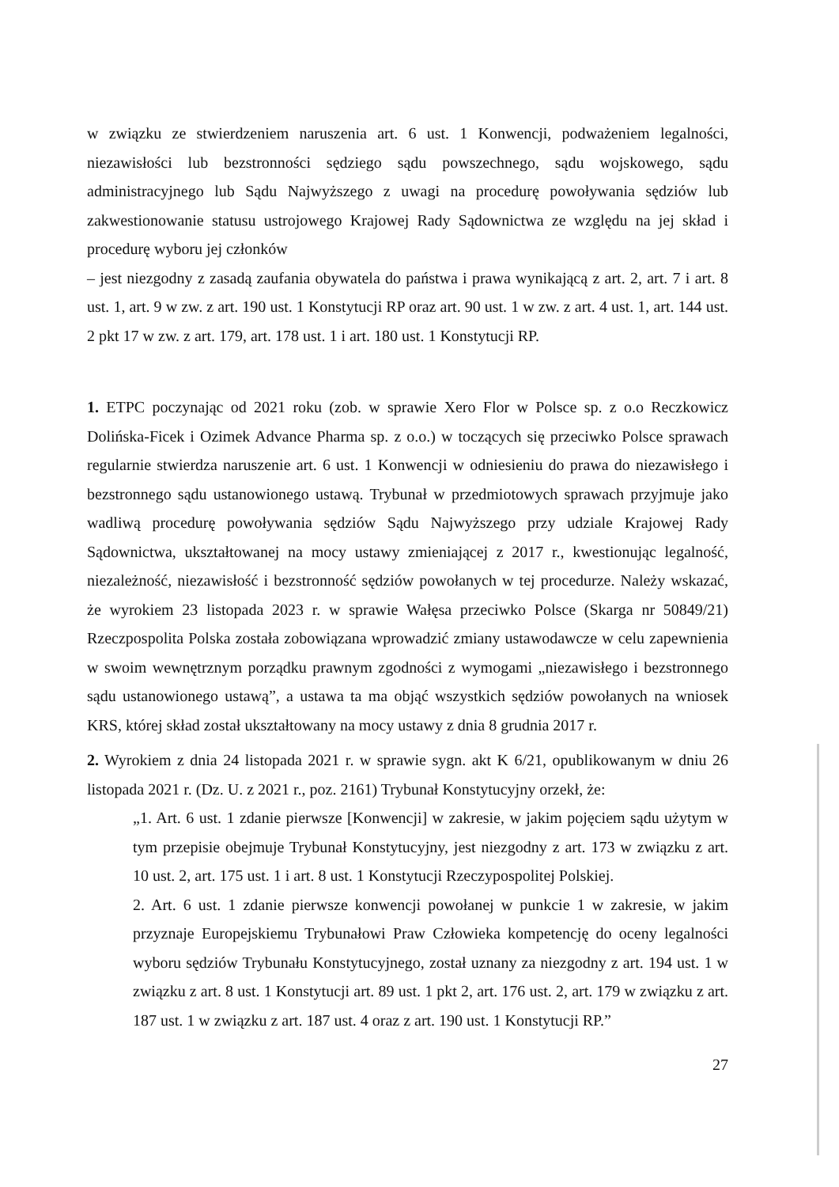w związku ze stwierdzeniem naruszenia art. 6 ust. 1 Konwencji, podważeniem legalności, niezawisłości lub bezstronności sędziego sądu powszechnego, sądu wojskowego, sądu administracyjnego lub Sądu Najwyższego z uwagi na procedurę powoływania sędziów lub zakwestionowanie statusu ustrojowego Krajowej Rady Sądownictwa ze względu na jej skład i procedurę wyboru jej członków
– jest niezgodny z zasadą zaufania obywatela do państwa i prawa wynikającą z art. 2, art. 7 i art. 8 ust. 1, art. 9 w zw. z art. 190 ust. 1 Konstytucji RP oraz art. 90 ust. 1 w zw. z art. 4 ust. 1, art. 144 ust. 2 pkt 17 w zw. z art. 179, art. 178 ust. 1 i art. 180 ust. 1 Konstytucji RP.
1. ETPC poczynając od 2021 roku (zob. w sprawie Xero Flor w Polsce sp. z o.o Reczkowicz Dolińska-Ficek i Ozimek Advance Pharma sp. z o.o.) w toczących się przeciwko Polsce sprawach regularnie stwierdza naruszenie art. 6 ust. 1 Konwencji w odniesieniu do prawa do niezawisłego i bezstronnego sądu ustanowionego ustawą. Trybunał w przedmiotowych sprawach przyjmuje jako wadliwą procedurę powoływania sędziów Sądu Najwyższego przy udziale Krajowej Rady Sądownictwa, ukształtowanej na mocy ustawy zmieniającej z 2017 r., kwestionując legalność, niezależność, niezawisłość i bezstronność sędziów powołanych w tej procedurze. Należy wskazać, że wyrokiem 23 listopada 2023 r. w sprawie Wałęsa przeciwko Polsce (Skarga nr 50849/21) Rzeczpospolita Polska została zobowiązana wprowadzić zmiany ustawodawcze w celu zapewnienia w swoim wewnętrznym porządku prawnym zgodności z wymogami „niezawisłego i bezstronnego sądu ustanowionego ustawą”, a ustawa ta ma objąć wszystkich sędziów powołanych na wniosek KRS, której skład został ukształtowany na mocy ustawy z dnia 8 grudnia 2017 r.
2. Wyrokiem z dnia 24 listopada 2021 r. w sprawie sygn. akt K 6/21, opublikowanym w dniu 26 listopada 2021 r. (Dz. U. z 2021 r., poz. 2161) Trybunał Konstytucyjny orzekł, że:
„1. Art. 6 ust. 1 zdanie pierwsze [Konwencji] w zakresie, w jakim pojęciem sądu użytym w tym przepisie obejmuje Trybunał Konstytucyjny, jest niezgodny z art. 173 w związku z art. 10 ust. 2, art. 175 ust. 1 i art. 8 ust. 1 Konstytucji Rzeczypospolitej Polskiej.
2. Art. 6 ust. 1 zdanie pierwsze konwencji powołanej w punkcie 1 w zakresie, w jakim przyznaje Europejskiemu Trybunałowi Praw Człowieka kompetencję do oceny legalności wyboru sędziów Trybunału Konstytucyjnego, został uznany za niezgodny z art. 194 ust. 1 w związku z art. 8 ust. 1 Konstytucji art. 89 ust. 1 pkt 2, art. 176 ust. 2, art. 179 w związku z art. 187 ust. 1 w związku z art. 187 ust. 4 oraz z art. 190 ust. 1 Konstytucji RP.”
27